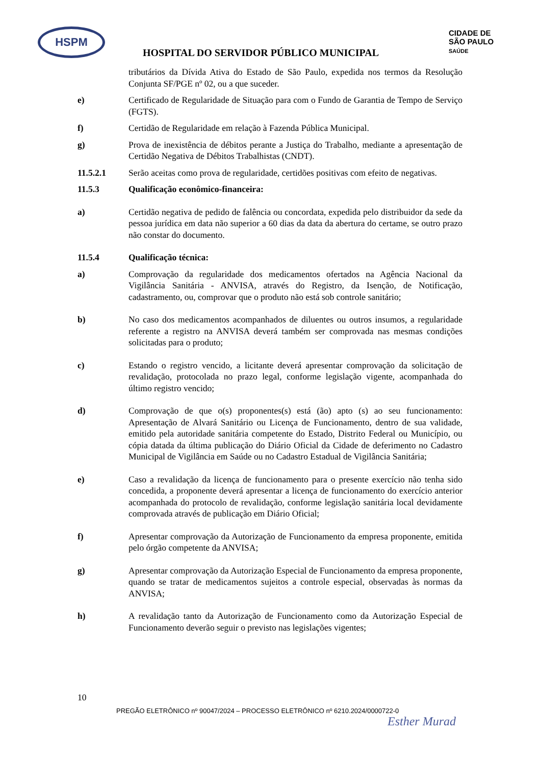HSPM
CIDADE DE
SÃO PAULO
SAÚDE
HOSPITAL DO SERVIDOR PÚBLICO MUNICIPAL
tributários da Dívida Ativa do Estado de São Paulo, expedida nos termos da Resolução Conjunta SF/PGE nº 02, ou a que suceder.
e) Certificado de Regularidade de Situação para com o Fundo de Garantia de Tempo de Serviço (FGTS).
f) Certidão de Regularidade em relação à Fazenda Pública Municipal.
g) Prova de inexistência de débitos perante a Justiça do Trabalho, mediante a apresentação de Certidão Negativa de Débitos Trabalhistas (CNDT).
11.5.2.1 Serão aceitas como prova de regularidade, certidões positivas com efeito de negativas.
11.5.3 Qualificação econômico-financeira:
a) Certidão negativa de pedido de falência ou concordata, expedida pelo distribuidor da sede da pessoa jurídica em data não superior a 60 dias da data da abertura do certame, se outro prazo não constar do documento.
11.5.4 Qualificação técnica:
a) Comprovação da regularidade dos medicamentos ofertados na Agência Nacional da Vigilância Sanitária - ANVISA, através do Registro, da Isenção, de Notificação, cadastramento, ou, comprovar que o produto não está sob controle sanitário;
b) No caso dos medicamentos acompanhados de diluentes ou outros insumos, a regularidade referente a registro na ANVISA deverá também ser comprovada nas mesmas condições solicitadas para o produto;
c) Estando o registro vencido, a licitante deverá apresentar comprovação da solicitação de revalidação, protocolada no prazo legal, conforme legislação vigente, acompanhada do último registro vencido;
d) Comprovação de que o(s) proponentes(s) está (ão) apto (s) ao seu funcionamento: Apresentação de Alvará Sanitário ou Licença de Funcionamento, dentro de sua validade, emitido pela autoridade sanitária competente do Estado, Distrito Federal ou Município, ou cópia datada da última publicação do Diário Oficial da Cidade de deferimento no Cadastro Municipal de Vigilância em Saúde ou no Cadastro Estadual de Vigilância Sanitária;
e) Caso a revalidação da licença de funcionamento para o presente exercício não tenha sido concedida, a proponente deverá apresentar a licença de funcionamento do exercício anterior acompanhada do protocolo de revalidação, conforme legislação sanitária local devidamente comprovada através de publicação em Diário Oficial;
f) Apresentar comprovação da Autorização de Funcionamento da empresa proponente, emitida pelo órgão competente da ANVISA;
g) Apresentar comprovação da Autorização Especial de Funcionamento da empresa proponente, quando se tratar de medicamentos sujeitos a controle especial, observadas às normas da ANVISA;
h) A revalidação tanto da Autorização de Funcionamento como da Autorização Especial de Funcionamento deverão seguir o previsto nas legislações vigentes;
10
PREGÃO ELETRÔNICO nº 90047/2024 – PROCESSO ELETRÔNICO nº 6210.2024/0000722-0
Esther Murad